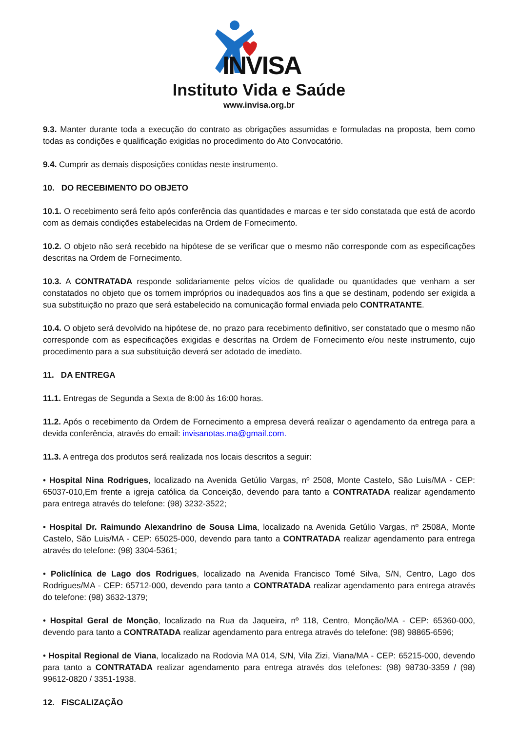INVISA
Instituto Vida e Saúde
www.invisa.org.br
9.3. Manter durante toda a execução do contrato as obrigações assumidas e formuladas na proposta, bem como todas as condições e qualificação exigidas no procedimento do Ato Convocatório.
9.4. Cumprir as demais disposições contidas neste instrumento.
10. DO RECEBIMENTO DO OBJETO
10.1. O recebimento será feito após conferência das quantidades e marcas e ter sido constatada que está de acordo com as demais condições estabelecidas na Ordem de Fornecimento.
10.2. O objeto não será recebido na hipótese de se verificar que o mesmo não corresponde com as especificações descritas na Ordem de Fornecimento.
10.3. A CONTRATADA responde solidariamente pelos vícios de qualidade ou quantidades que venham a ser constatados no objeto que os tornem impróprios ou inadequados aos fins a que se destinam, podendo ser exigida a sua substituição no prazo que será estabelecido na comunicação formal enviada pelo CONTRATANTE.
10.4. O objeto será devolvido na hipótese de, no prazo para recebimento definitivo, ser constatado que o mesmo não corresponde com as especificações exigidas e descritas na Ordem de Fornecimento e/ou neste instrumento, cujo procedimento para a sua substituição deverá ser adotado de imediato.
11. DA ENTREGA
11.1. Entregas de Segunda a Sexta de 8:00 às 16:00 horas.
11.2. Após o recebimento da Ordem de Fornecimento a empresa deverá realizar o agendamento da entrega para a devida conferência, através do email: invisanotas.ma@gmail.com.
11.3. A entrega dos produtos será realizada nos locais descritos a seguir:
• Hospital Nina Rodrigues, localizado na Avenida Getúlio Vargas, nº 2508, Monte Castelo, São Luis/MA - CEP: 65037-010,Em frente a igreja católica da Conceição, devendo para tanto a CONTRATADA realizar agendamento para entrega através do telefone: (98) 3232-3522;
• Hospital Dr. Raimundo Alexandrino de Sousa Lima, localizado na Avenida Getúlio Vargas, nº 2508A, Monte Castelo, São Luis/MA - CEP: 65025-000, devendo para tanto a CONTRATADA realizar agendamento para entrega através do telefone: (98) 3304-5361;
• Policlínica de Lago dos Rodrigues, localizado na Avenida Francisco Tomé Silva, S/N, Centro, Lago dos Rodrigues/MA - CEP: 65712-000, devendo para tanto a CONTRATADA realizar agendamento para entrega através do telefone: (98) 3632-1379;
• Hospital Geral de Monção, localizado na Rua da Jaqueira, nº 118, Centro, Monção/MA - CEP: 65360-000, devendo para tanto a CONTRATADA realizar agendamento para entrega através do telefone: (98) 98865-6596;
• Hospital Regional de Viana, localizado na Rodovia MA 014, S/N, Vila Zizi, Viana/MA - CEP: 65215-000, devendo para tanto a CONTRATADA realizar agendamento para entrega através dos telefones: (98) 98730-3359 / (98) 99612-0820 / 3351-1938.
12. FISCALIZAÇÃO